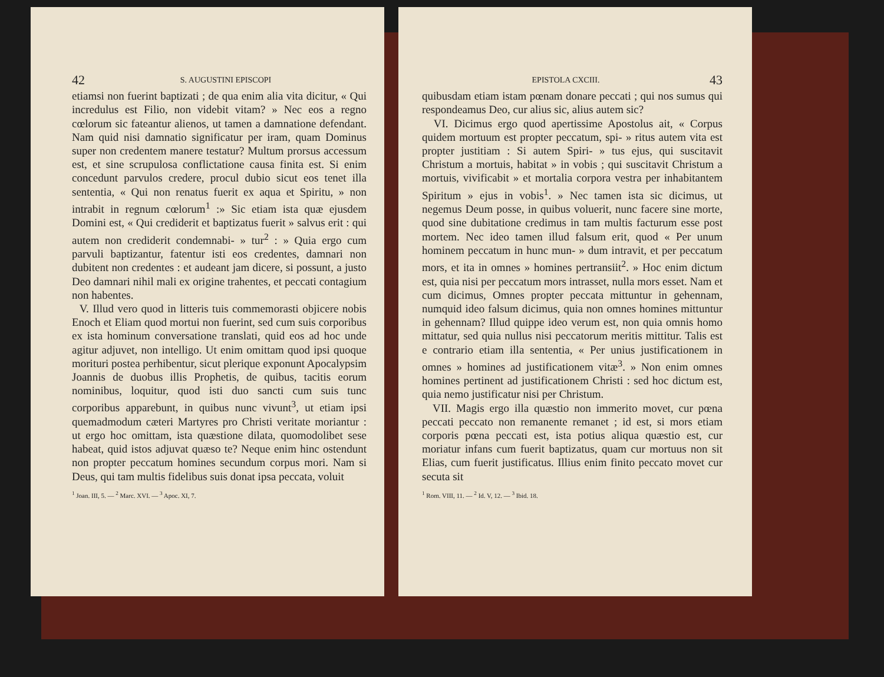42 S. AUGUSTINI EPISCOPI
etiamsi non fuerint baptizati ; de qua enim alia vita dicitur, « Qui incredulus est Filio, non videbit vitam? » Nec eos a regno cœlorum sic fateantur alienos, ut tamen a damnatione defendant. Nam quid nisi damnatio significatur per iram, quam Dominus super non credentem manere testatur? Multum prorsus accessum est, et sine scrupulosa conflictatione causa finita est. Si enim concedunt parvulos credere, procul dubio sicut eos tenet illa sententia, « Qui non renatus fuerit ex aqua et Spiritu, » non intrabit in regnum cœlorum<sup>1</sup> :» Sic etiam ista quæ ejusdem Domini est, « Qui crediderit et baptizatus fuerit » salvus erit : qui autem non crediderit condemnabi- » tur<sup>2</sup> : » Quia ergo cum parvuli baptizantur, fatentur isti eos credentes, damnari non dubitent non credentes : et audeant jam dicere, si possunt, a justo Deo damnari nihil mali ex origine trahentes, et peccati contagium non habentes.
V. Illud vero quod in litteris tuis commemorasti objicere nobis Enoch et Eliam quod mortui non fuerint, sed cum suis corporibus ex ista hominum conversatione translati, quid eos ad hoc unde agitur adjuvet, non intelligo. Ut enim omittam quod ipsi quoque morituri postea perhibentur, sicut plerique exponunt Apocalypsim Joannis de duobus illis Prophetis, de quibus, tacitis eorum nominibus, loquitur, quod isti duo sancti cum suis tunc corporibus apparebunt, in quibus nunc vivunt<sup>3</sup>, ut etiam ipsi quemadmodum cæteri Martyres pro Christi veritate moriantur : ut ergo hoc omittam, ista quæstione dilata, quomodolibet sese habeat, quid istos adjuvat quæso te? Neque enim hinc ostendunt non propter peccatum homines secundum corpus mori. Nam si Deus, qui tam multis fidelibus suis donat ipsa peccata, voluit
<sup>1</sup> Joan. III, 5. — <sup>2</sup> Marc. XVI. — <sup>3</sup> Apoc. XI, 7.
EPISTOLA CXCIII. 43
quibusdam etiam istam pœnam donare peccati ; qui nos sumus qui respondeamus Deo, cur alius sic, alius autem sic?
VI. Dicimus ergo quod apertissime Apostolus ait, « Corpus quidem mortuum est propter peccatum, spi- » ritus autem vita est propter justitiam : Si autem Spiri- » tus ejus, qui suscitavit Christum a mortuis, habitat » in vobis ; qui suscitavit Christum a mortuis, vivificabit » et mortalia corpora vestra per inhabitantem Spiritum » ejus in vobis<sup>1</sup>. » Nec tamen ista sic dicimus, ut negemus Deum posse, in quibus voluerit, nunc facere sine morte, quod sine dubitatione credimus in tam multis facturum esse post mortem. Nec ideo tamen illud falsum erit, quod « Per unum hominem peccatum in hunc mun- » dum intravit, et per peccatum mors, et ita in omnes » homines pertransiit<sup>2</sup>. » Hoc enim dictum est, quia nisi per peccatum mors intrasset, nulla mors esset. Nam et cum dicimus, Omnes propter peccata mittuntur in gehennam, numquid ideo falsum dicimus, quia non omnes homines mittuntur in gehennam? Illud quippe ideo verum est, non quia omnis homo mittatur, sed quia nullus nisi peccatorum meritis mittitur. Talis est e contrario etiam illa sententia, « Per unius justificationem in omnes » homines ad justificationem vitæ<sup>3</sup>. » Non enim omnes homines pertinent ad justificationem Christi : sed hoc dictum est, quia nemo justificatur nisi per Christum.
VII. Magis ergo illa quæstio non immerito movet, cur pœna peccati peccato non remanente remanet ; id est, si mors etiam corporis pœna peccati est, ista potius aliqua quæstio est, cur moriatur infans cum fuerit baptizatus, quam cur mortuus non sit Elias, cum fuerit justificatus. Illius enim finito peccato movet cur secuta sit
<sup>1</sup> Rom. VIII, 11. — <sup>2</sup> Id. V, 12. — <sup>3</sup> Ibid. 18.